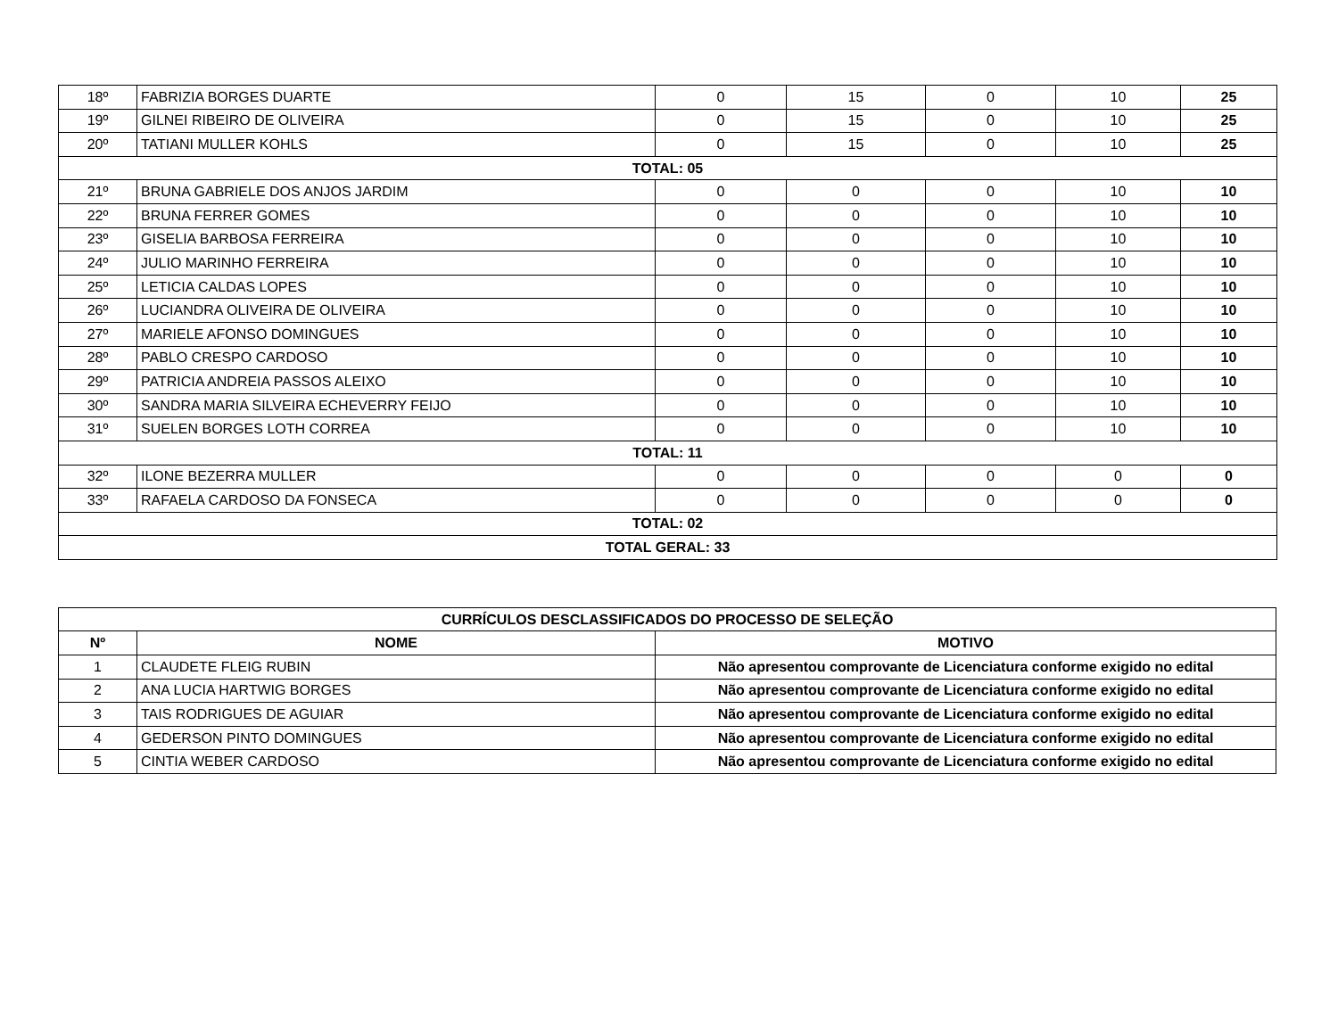| 18º | FABRIZIA BORGES DUARTE | 0 | 15 | 0 | 10 | 25 |
| 19º | GILNEI RIBEIRO DE OLIVEIRA | 0 | 15 | 0 | 10 | 25 |
| 20º | TATIANI MULLER KOHLS | 0 | 15 | 0 | 10 | 25 |
| TOTAL: 05 | | | | | | |
| 21º | BRUNA GABRIELE DOS ANJOS JARDIM | 0 | 0 | 0 | 10 | 10 |
| 22º | BRUNA FERRER GOMES | 0 | 0 | 0 | 10 | 10 |
| 23º | GISELIA BARBOSA FERREIRA | 0 | 0 | 0 | 10 | 10 |
| 24º | JULIO MARINHO FERREIRA | 0 | 0 | 0 | 10 | 10 |
| 25º | LETICIA CALDAS LOPES | 0 | 0 | 0 | 10 | 10 |
| 26º | LUCIANDRA OLIVEIRA DE OLIVEIRA | 0 | 0 | 0 | 10 | 10 |
| 27º | MARIELE AFONSO DOMINGUES | 0 | 0 | 0 | 10 | 10 |
| 28º | PABLO CRESPO CARDOSO | 0 | 0 | 0 | 10 | 10 |
| 29º | PATRICIA ANDREIA PASSOS ALEIXO | 0 | 0 | 0 | 10 | 10 |
| 30º | SANDRA MARIA SILVEIRA ECHEVERRY FEIJO | 0 | 0 | 0 | 10 | 10 |
| 31º | SUELEN BORGES LOTH CORREA | 0 | 0 | 0 | 10 | 10 |
| TOTAL: 11 | | | | | | |
| 32º | ILONE BEZERRA MULLER | 0 | 0 | 0 | 0 | 0 |
| 33º | RAFAELA CARDOSO DA FONSECA | 0 | 0 | 0 | 0 | 0 |
| TOTAL: 02 | | | | | | |
| TOTAL GERAL: 33 | | | | | | |
| CURRÍCULOS DESCLASSIFICADOS DO PROCESSO DE SELEÇÃO | | |
| --- | --- | --- |
| Nº | NOME | MOTIVO |
| 1 | CLAUDETE FLEIG RUBIN | Não apresentou comprovante de Licenciatura conforme exigido no edital |
| 2 | ANA LUCIA HARTWIG BORGES | Não apresentou comprovante de Licenciatura conforme exigido no edital |
| 3 | TAIS RODRIGUES DE AGUIAR | Não apresentou comprovante de Licenciatura conforme exigido no edital |
| 4 | GEDERSON PINTO DOMINGUES | Não apresentou comprovante de Licenciatura conforme exigido no edital |
| 5 | CINTIA WEBER CARDOSO | Não apresentou comprovante de Licenciatura conforme exigido no edital |